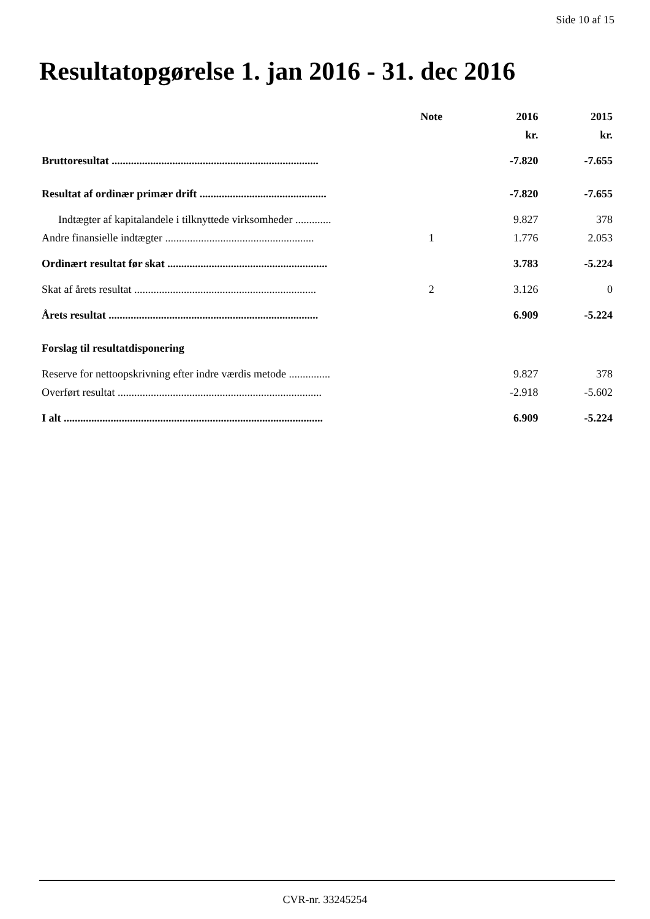Side 10 af 15
Resultatopgørelse 1. jan 2016 - 31. dec 2016
| | Note | 2016 | 2015 |
| | | kr. | kr. |
| Bruttoresultat ........................................................................... | | -7.820 | -7.655 |
| Resultat af ordinær primær drift .............................................. | | -7.820 | -7.655 |
| Indtægter af kapitalandele i tilknyttede virksomheder ............. | | 9.827 | 378 |
| Andre finansielle indtægter ...................................................... | 1 | 1.776 | 2.053 |
| Ordinært resultat før skat .......................................................... | | 3.783 | -5.224 |
| Skat af årets resultat .................................................................. | 2 | 3.126 | 0 |
| Årets resultat ............................................................................ | | 6.909 | -5.224 |
| Forslag til resultatdisponering | | | |
| Reserve for nettoopskrivning efter indre værdis metode ............... | | 9.827 | 378 |
| Overført resultat .......................................................................... | | -2.918 | -5.602 |
| I alt .............................................................................................. | | 6.909 | -5.224 |
CVR-nr. 33245254